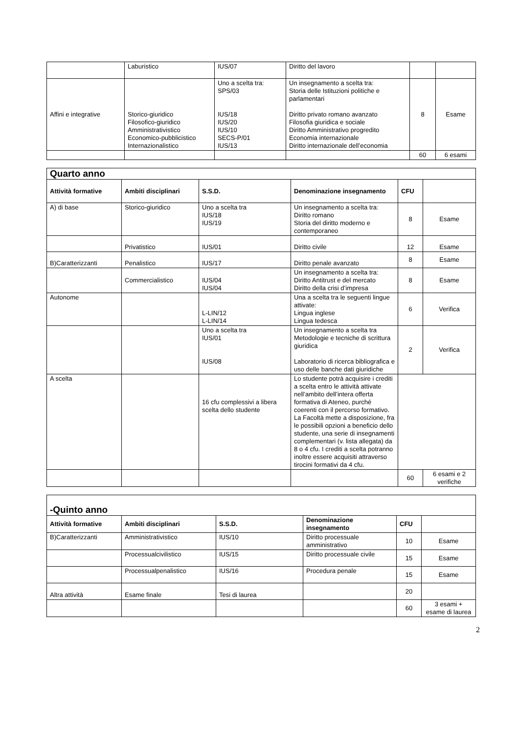| | Laburistico | IUS/07 | Diritto del lavoro | | |
| Affini e integrative | Storico-giuridico Filosofico-giuridico Amministrativistico Economico-pubblicistico Internazionalistico | Uno a scelta tra: SPS/03 IUS/18 IUS/20 IUS/10 SECS-P/01 IUS/13 | Un insegnamento a scelta tra: Storia delle Istituzioni politiche e parlamentari Diritto privato romano avanzato Filosofia giuridica e sociale Diritto Amministrativo progredito Economia internazionale Diritto internazionale dell’economia | 8 | Esame |
| | | | | 60 | 6 esami |
| Quarto anno | | | | | |
| Attività formative | Ambiti disciplinari | S.S.D. | Denominazione insegnamento | CFU | |
| A) di base | Storico-giuridico | Uno a scelta tra IUS/18 IUS/19 | Un insegnamento a scelta tra: Diritto romano Storia del diritto moderno e contemporaneo | 8 | Esame |
| | Privatistico | IUS/01 | Diritto civile | 12 | Esame |
| B)Caratterizzanti | Penalistico | IUS/17 | Diritto penale avanzato | 8 | Esame |
| | Commercialistico | IUS/04 IUS/04 | Un insegnamento a scelta tra: Diritto Antitrust e del mercato Diritto della crisi d’impresa | 8 | Esame |
| Autonome | | L-LIN/12 L-LIN/14 | Una a scelta tra le seguenti lingue attivate: Lingua inglese Lingua tedesca | 6 | Verifica |
| | | Uno a scelta tra IUS/01 IUS/08 | Un insegnamento a scelta tra Metodologie e tecniche di scrittura giuridica Laboratorio di ricerca bibliografica e uso delle banche dati giuridiche | 2 | Verifica |
| A scelta | | 16 cfu complessivi a libera scelta dello studente | Lo studente potrà acquisire i crediti a scelta entro le attività attivate nell’ambito dell’intera offerta formativa di Ateneo, purché coerenti con il percorso formativo. La Facoltà mette a disposizione, fra le possibili opzioni a beneficio dello studente, una serie di insegnamenti complementari (v. lista allegata) da 8 o 4 cfu. I crediti a scelta potranno inoltre essere acquisiti attraverso tirocini formativi da 4 cfu. | | |
| | | | | 60 | 6 esami e 2 verifiche |
| -Quinto anno | | | | | |
| Attività formative | Ambiti disciplinari | S.S.D. | Denominazione insegnamento | CFU | |
| B)Caratterizzanti | Amministrativistico | IUS/10 | Diritto processuale amministrativo | 10 | Esame |
| | Processualcivilistico | IUS/15 | Diritto processuale civile | 15 | Esame |
| | Processualpenalistico | IUS/16 | Procedura penale | 15 | Esame |
| Altra attività | Esame finale | Tesi di laurea | | 20 | |
| | | | | 60 | 3 esami + esame di laurea |
2